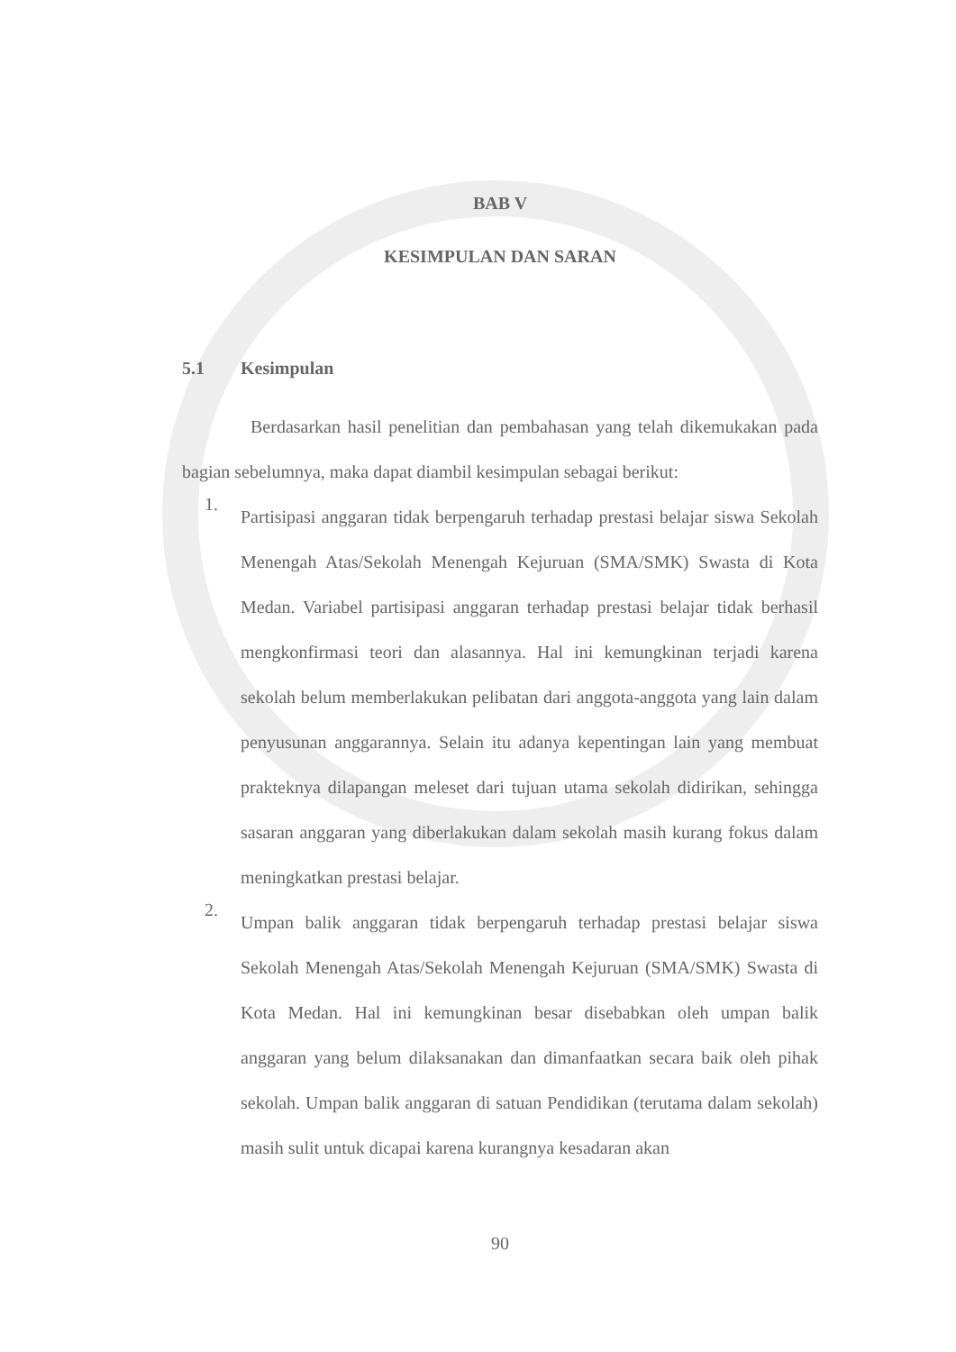BAB V
KESIMPULAN DAN SARAN
5.1 Kesimpulan
Berdasarkan hasil penelitian dan pembahasan yang telah dikemukakan pada bagian sebelumnya, maka dapat diambil kesimpulan sebagai berikut:
1.
Partisipasi anggaran tidak berpengaruh terhadap prestasi belajar siswa Sekolah Menengah Atas/Sekolah Menengah Kejuruan (SMA/SMK) Swasta di Kota Medan. Variabel partisipasi anggaran terhadap prestasi belajar tidak berhasil mengkonfirmasi teori dan alasannya. Hal ini kemungkinan terjadi karena sekolah belum memberlakukan pelibatan dari anggota-anggota yang lain dalam penyusunan anggarannya. Selain itu adanya kepentingan lain yang membuat prakteknya dilapangan meleset dari tujuan utama sekolah didirikan, sehingga sasaran anggaran yang diberlakukan dalam sekolah masih kurang fokus dalam meningkatkan prestasi belajar.
2.
Umpan balik anggaran tidak berpengaruh terhadap prestasi belajar siswa Sekolah Menengah Atas/Sekolah Menengah Kejuruan (SMA/SMK) Swasta di Kota Medan. Hal ini kemungkinan besar disebabkan oleh umpan balik anggaran yang belum dilaksanakan dan dimanfaatkan secara baik oleh pihak sekolah. Umpan balik anggaran di satuan Pendidikan (terutama dalam sekolah) masih sulit untuk dicapai karena kurangnya kesadaran akan
90